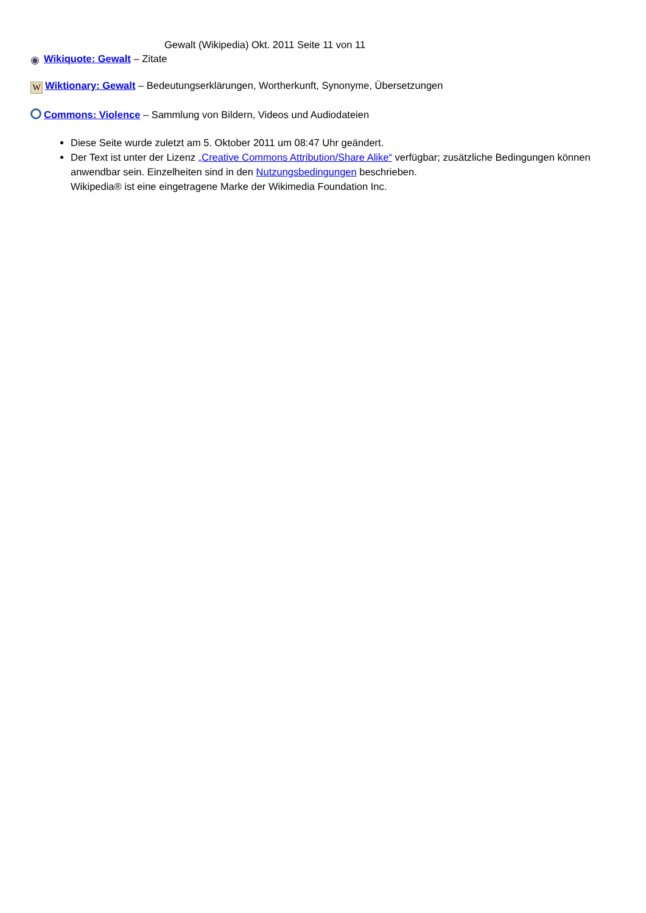Gewalt (Wikipedia) Okt. 2011 Seite 11 von 11
◉ Wikiquote: Gewalt – Zitate
W Wiktionary: Gewalt – Bedeutungserklärungen, Wortherkunft, Synonyme, Übersetzungen
Commons: Violence – Sammlung von Bildern, Videos und Audiodateien
Diese Seite wurde zuletzt am 5. Oktober 2011 um 08:47 Uhr geändert.
Der Text ist unter der Lizenz „Creative Commons Attribution/Share Alike“ verfügbar; zusätzliche Bedingungen können anwendbar sein. Einzelheiten sind in den Nutzungsbedingungen beschrieben.
Wikipedia® ist eine eingetragene Marke der Wikimedia Foundation Inc.